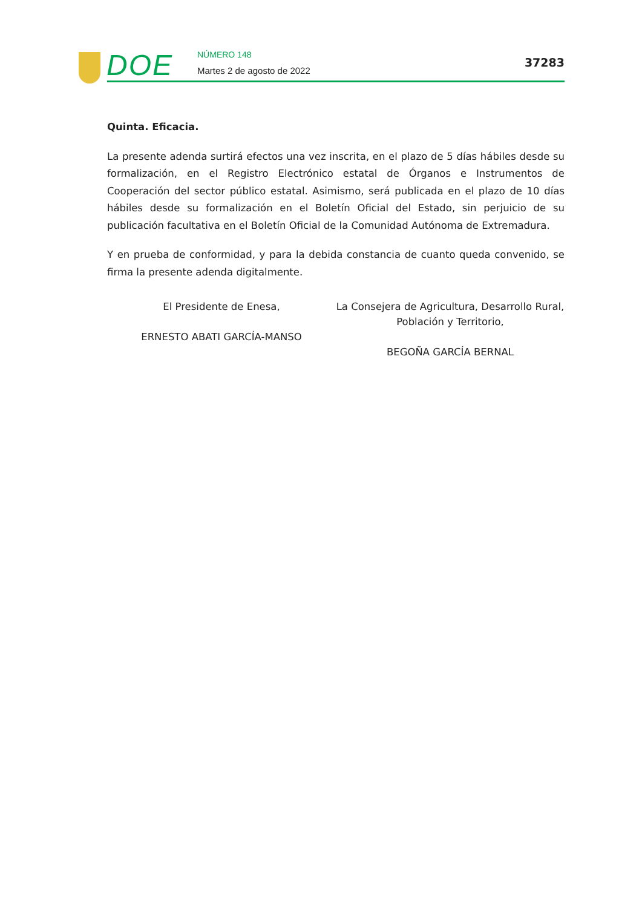DOE NÚMERO 148
Martes 2 de agosto de 2022
37283
Quinta. Eficacia.
La presente adenda surtirá efectos una vez inscrita, en el plazo de 5 días hábiles desde su formalización, en el Registro Electrónico estatal de Órganos e Instrumentos de Cooperación del sector público estatal. Asimismo, será publicada en el plazo de 10 días hábiles desde su formalización en el Boletín Oficial del Estado, sin perjuicio de su publicación facultativa en el Boletín Oficial de la Comunidad Autónoma de Extremadura.
Y en prueba de conformidad, y para la debida constancia de cuanto queda convenido, se firma la presente adenda digitalmente.
El Presidente de Enesa,
ERNESTO ABATI GARCÍA-MANSO
La Consejera de Agricultura, Desarrollo Rural, Población y Territorio,
BEGOÑA GARCÍA BERNAL